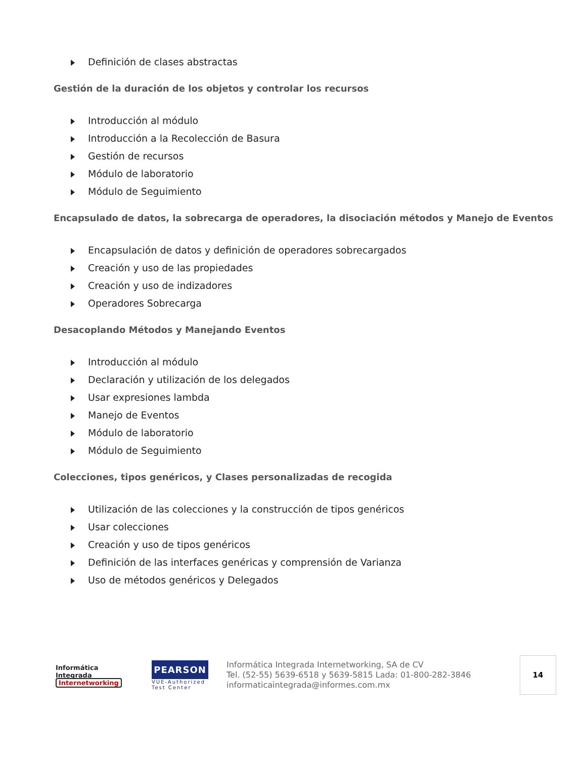Definición de clases abstractas
Gestión de la duración de los objetos y controlar los recursos
Introducción al módulo
Introducción a la Recolección de Basura
Gestión de recursos
Módulo de laboratorio
Módulo de Seguimiento
Encapsulado de datos, la sobrecarga de operadores, la disociación métodos y Manejo de Eventos
Encapsulación de datos y definición de operadores sobrecargados
Creación y uso de las propiedades
Creación y uso de indizadores
Operadores Sobrecarga
Desacoplando Métodos y Manejando Eventos
Introducción al módulo
Declaración y utilización de los delegados
Usar expresiones lambda
Manejo de Eventos
Módulo de laboratorio
Módulo de Seguimiento
Colecciones, tipos genéricos, y Clases personalizadas de recogida
Utilización de las colecciones y la construcción de tipos genéricos
Usar colecciones
Creación y uso de tipos genéricos
Definición de las interfaces genéricas y comprensión de Varianza
Uso de métodos genéricos y Delegados
Informática
Integrada
Internetworking
PEARSON
VUE-Authorized
Test Center
Informática Integrada Internetworking, SA de CV
Tel. (52-55) 5639-6518 y 5639-5815 Lada: 01-800-282-3846
informaticaintegrada@informes.com.mx
14